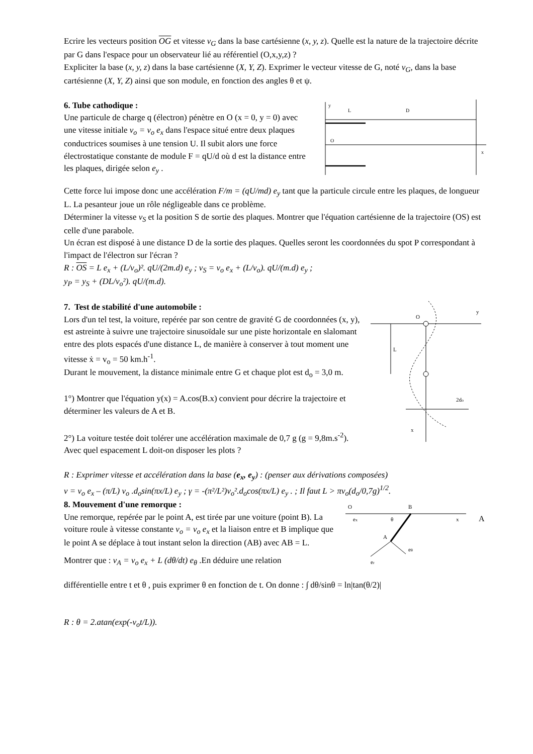Ecrire les vecteurs position OG et vitesse v<sub>G</sub> dans la base cartésienne (x, y, z). Quelle est la nature de la trajectoire décrite par G dans l'espace pour un observateur lié au référentiel (O,x,y,z) ?
Expliciter la base (x, y, z) dans la base cartésienne (X, Y, Z). Exprimer le vecteur vitesse de G, noté v<sub>G</sub>, dans la base cartésienne (X, Y, Z) ainsi que son module, en fonction des angles θ et ψ.
6. Tube cathodique :
Une particule de charge q (électron) pénètre en O (x = 0, y = 0) avec une vitesse initiale v<sub>o</sub> = v<sub>o</sub> e<sub>x</sub> dans l'espace situé entre deux plaques conductrices soumises à une tension U. Il subit alors une force électrostatique constante de module F = qU/d où d est la distance entre les plaques, dirigée selon e<sub>y</sub> .
y
L
D
O
x
Cette force lui impose donc une accélération F/m = (qU/md) e<sub>y</sub> tant que la particule circule entre les plaques, de longueur L. La pesanteur joue un rôle négligeable dans ce problème.
Déterminer la vitesse v<sub>S</sub> et la position S de sortie des plaques. Montrer que l'équation cartésienne de la trajectoire (OS) est celle d'une parabole.
Un écran est disposé à une distance D de la sortie des plaques. Quelles seront les coordonnées du spot P correspondant à l'impact de l'électron sur l'écran ?
R : OS = L e<sub>x</sub> + (L/v<sub>o</sub>)². qU/(2m.d) e<sub>y</sub> ; v<sub>S</sub> = v<sub>o</sub> e<sub>x</sub> + (L/v<sub>o</sub>). qU/(m.d) e<sub>y</sub> ;
y<sub>P</sub> = y<sub>S</sub> + (DL/v<sub>o</sub>²). qU/(m.d).
7. Test de stabilité d'une automobile :
Lors d'un tel test, la voiture, repérée par son centre de gravité G de coordonnées (x, y), est astreinte à suivre une trajectoire sinusoïdale sur une piste horizontale en slalomant entre des plots espacés d'une distance L, de manière à conserver à tout moment une vitesse ẋ = v<sub>o</sub> = 50 km.h<sup>-1</sup>.
Durant le mouvement, la distance minimale entre G et chaque plot est d<sub>o</sub> = 3,0 m.
1°) Montrer que l'équation y(x) = A.cos(B.x) convient pour décrire la trajectoire et déterminer les valeurs de A et B.
2°) La voiture testée doit tolérer une accélération maximale de 0,7 g (g = 9,8m.s<sup>-2</sup>). Avec quel espacement L doit-on disposer les plots ?
y
O
x
L
2do
R : Exprimer vitesse et accélération dans la base (e<sub>x</sub>, e<sub>y</sub>) : (penser aux dérivations composées)
v = v<sub>o</sub> e<sub>x</sub> – (π/L) v<sub>o</sub> .d<sub>o</sub>sin(πx/L) e<sub>y</sub> ; γ = -(π²/L²)v<sub>o</sub>².d<sub>o</sub>cos(πx/L) e<sub>y</sub> . ; Il faut L > πv<sub>o</sub>(d<sub>o</sub>/0,7g)<sup>1/2</sup>.
8. Mouvement d'une remorque :
Une remorque, repérée par le point A, est tirée par une voiture (point B). La voiture roule à vitesse constante v<sub>o</sub> = v<sub>o</sub> e<sub>x</sub> et la liaison entre et B implique que le point A se déplace à tout instant selon la direction (AB) avec AB = L.
Montrer que : v<sub>A</sub> = v<sub>o</sub> e<sub>x</sub> + L (dθ/dt) e<sub>θ</sub> .En déduire une relation
O
B
x
A
ex
θ
A
er
eθ
différentielle entre t et θ , puis exprimer θ en fonction de t. On donne : ∫ dθ/sinθ = ln|tan(θ/2)|
R : θ = 2.atan(exp(-v<sub>o</sub>t/L)).